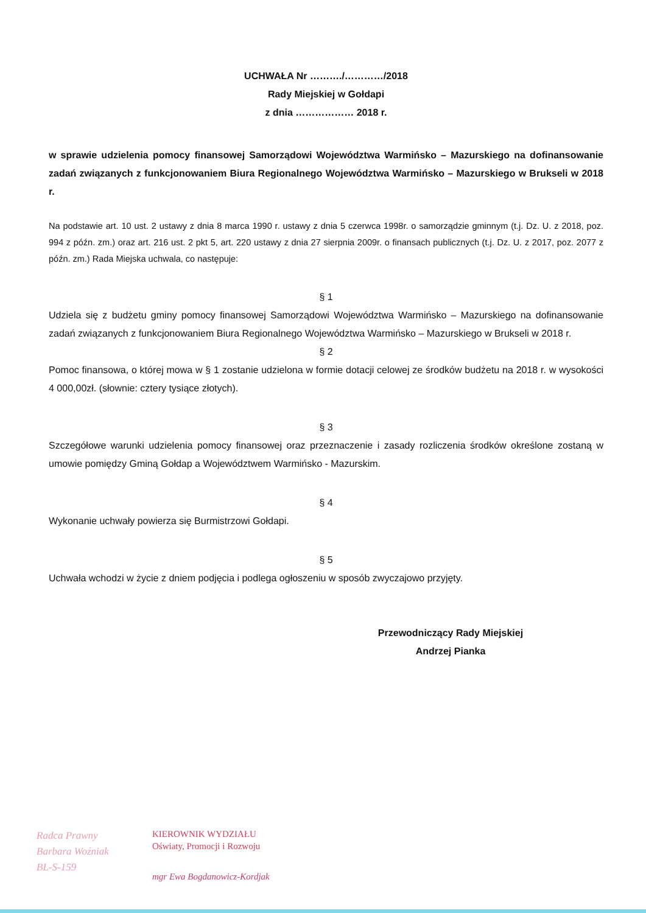UCHWAŁA Nr ………./…………/2018
Rady Miejskiej w Gołdapi
z dnia ……………… 2018 r.
w sprawie udzielenia pomocy finansowej Samorządowi Województwa Warmińsko – Mazurskiego na dofinansowanie zadań związanych z funkcjonowaniem Biura Regionalnego Województwa Warmińsko – Mazurskiego w Brukseli w 2018 r.
Na podstawie art. 10 ust. 2 ustawy z dnia 8 marca 1990 r. ustawy z dnia 5 czerwca 1998r. o samorządzie gminnym (t.j. Dz. U. z 2018, poz. 994 z późn. zm.) oraz art. 216 ust. 2 pkt 5, art. 220 ustawy z dnia 27 sierpnia 2009r. o finansach publicznych (t.j. Dz. U. z 2017, poz. 2077 z późn. zm.) Rada Miejska uchwala, co następuje:
§ 1
Udziela się z budżetu gminy pomocy finansowej Samorządowi Województwa Warmińsko – Mazurskiego na dofinansowanie zadań związanych z funkcjonowaniem Biura Regionalnego Województwa Warmińsko – Mazurskiego w Brukseli w 2018 r.
§ 2
Pomoc finansowa, o której mowa w § 1 zostanie udzielona w formie dotacji celowej ze środków budżetu na 2018 r. w wysokości 4 000,00zł. (słownie: cztery tysiące złotych).
§ 3
Szczegółowe warunki udzielenia pomocy finansowej oraz przeznaczenie i zasady rozliczenia środków określone zostaną w umowie pomiędzy Gminą Gołdap a Województwem Warmińsko - Mazurskim.
§ 4
Wykonanie uchwały powierza się Burmistrzowi Gołdapi.
§ 5
Uchwała wchodzi w życie z dniem podjęcia i podlega ogłoszeniu w sposób zwyczajowo przyjęty.
Przewodniczący Rady Miejskiej
Andrzej Pianka
Radca Prawny
Barbara Woźniak
BL-S-159
KIEROWNIK WYDZIAŁU
Oświaty, Promocji i Rozwoju
mgr Ewa Bogdanowicz-Kordjak